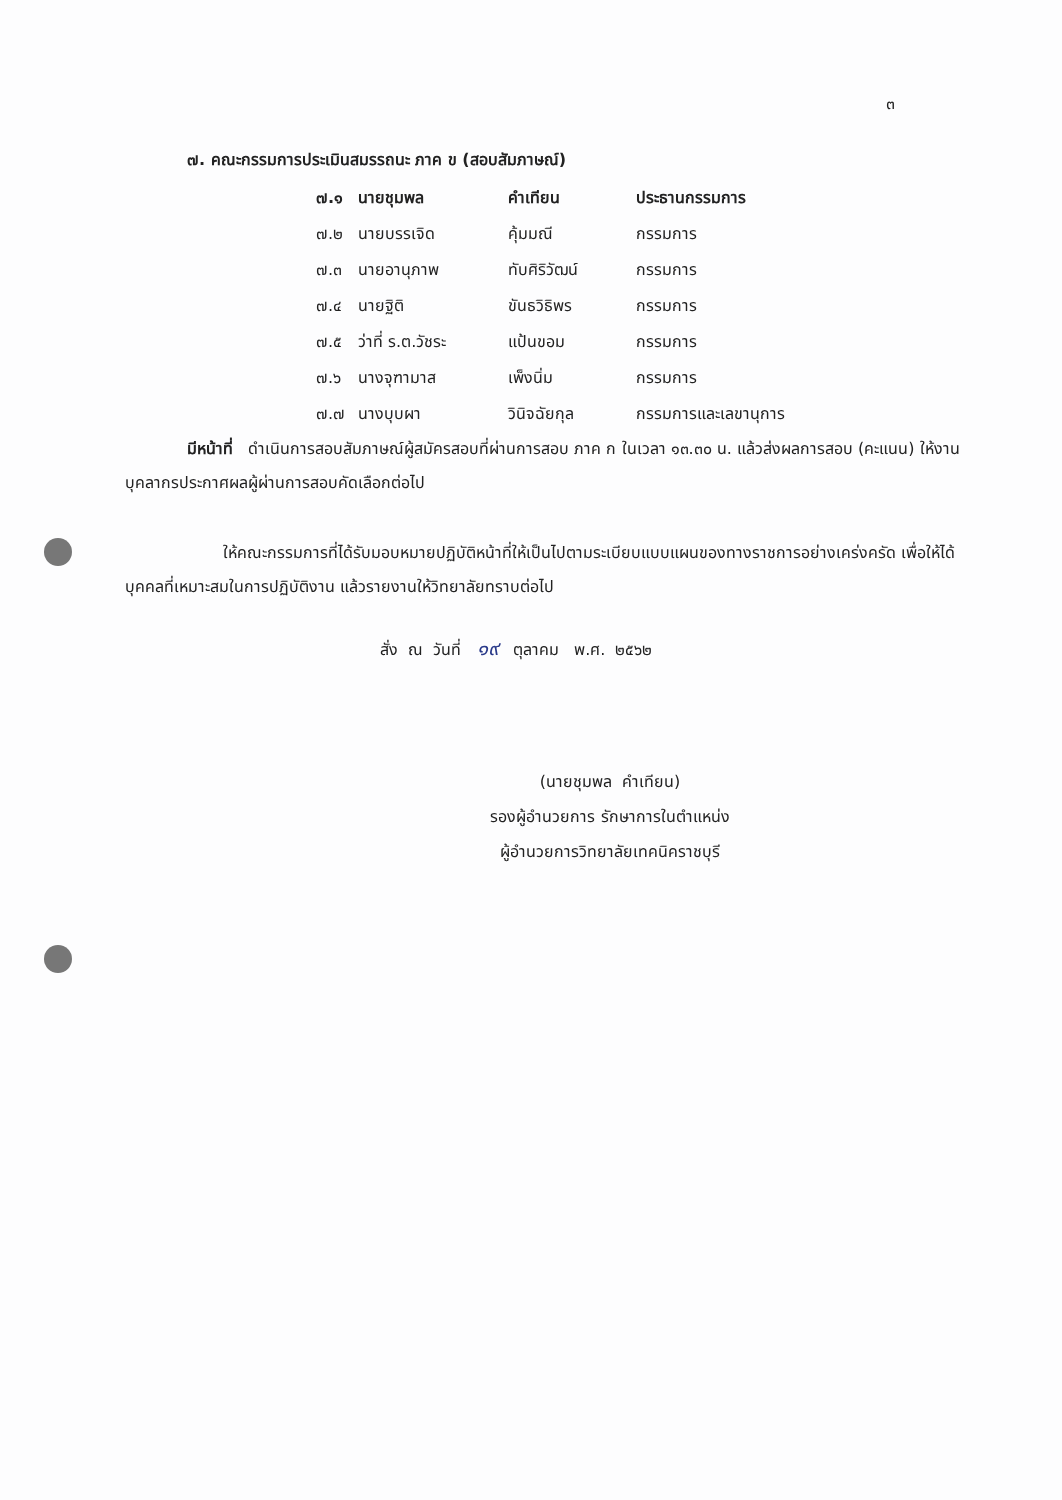๓
๗. คณะกรรมการประเมินสมรรถนะ ภาค ข (สอบสัมภาษณ์)
| ๗.๑ | นายชุมพล | คำเทียน | ประธานกรรมการ |
| ๗.๒ | นายบรรเจิด | คุ้มมณี | กรรมการ |
| ๗.๓ | นายอานุภาพ | ทับศิริวัฒน์ | กรรมการ |
| ๗.๔ | นายฐิติ | ขันธวิธิพร | กรรมการ |
| ๗.๕ | ว่าที่ ร.ต.วัชระ | แป้นขอม | กรรมการ |
| ๗.๖ | นางจุฑามาส | เพ็งนิ่ม | กรรมการ |
| ๗.๗ | นางบุบผา | วินิจฉัยกุล | กรรมการและเลขานุการ |
มีหน้าที่ ดำเนินการสอบสัมภาษณ์ผู้สมัครสอบที่ผ่านการสอบ ภาค ก ในเวลา ๑๓.๓๐ น. แล้วส่งผลการสอบ (คะแนน) ให้งานบุคลากรประกาศผลผู้ผ่านการสอบคัดเลือกต่อไป
ให้คณะกรรมการที่ได้รับมอบหมายปฏิบัติหน้าที่ให้เป็นไปตามระเบียบแบบแผนของทางราชการอย่างเคร่งครัด เพื่อให้ได้บุคคลที่เหมาะสมในการปฏิบัติงาน แล้วรายงานให้วิทยาลัยทราบต่อไป
สั่ง ณ วันที่ ๑๙ ตุลาคม พ.ศ. ๒๕๖๒
(นายชุมพล คำเทียน)
รองผู้อำนวยการ รักษาการในตำแหน่ง
ผู้อำนวยการวิทยาลัยเทคนิคราชบุรี